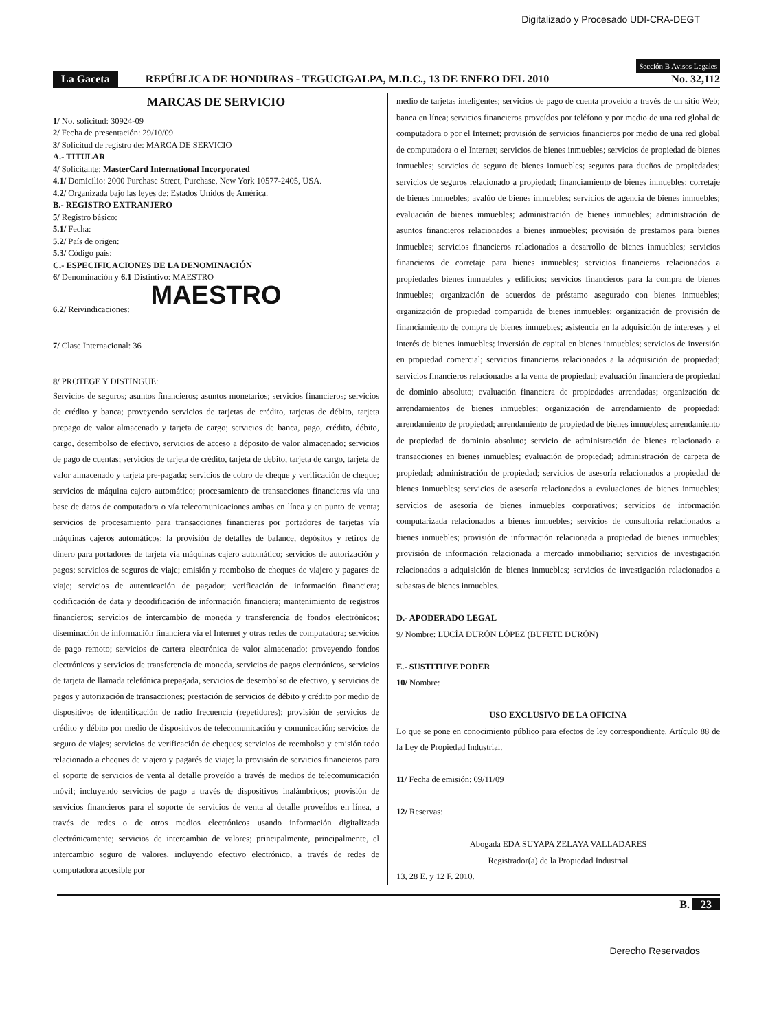Digitalizado y Procesado UDI-CRA-DEGT
Sección B Avisos Legales
La Gaceta REPÚBLICA DE HONDURAS - TEGUCIGALPA, M.D.C., 13 DE ENERO DEL 2010 No. 32,112
MARCAS DE SERVICIO
1/ No. solicitud: 30924-09
2/ Fecha de presentación: 29/10/09
3/ Solicitud de registro de: MARCA DE SERVICIO
A.- TITULAR
4/ Solicitante: MasterCard International Incorporated
4.1/ Domicilio: 2000 Purchase Street, Purchase, New York 10577-2405, USA.
4.2/ Organizada bajo las leyes de: Estados Unidos de América.
B.- REGISTRO EXTRANJERO
5/ Registro básico:
5.1/ Fecha:
5.2/ País de origen:
5.3/ Código país:
C.- ESPECIFICACIONES DE LA DENOMINACIÓN
6/ Denominación y 6.1 Distintivo: MAESTRO
MAESTRO
6.2/ Reivindicaciones:
7/ Clase Internacional: 36
8/ PROTEGE Y DISTINGUE:
Servicios de seguros; asuntos financieros; asuntos monetarios; servicios financieros; servicios de crédito y banca; proveyendo servicios de tarjetas de crédito, tarjetas de débito, tarjeta prepago de valor almacenado y tarjeta de cargo; servicios de banca, pago, crédito, débito, cargo, desembolso de efectivo, servicios de acceso a déposito de valor almacenado; servicios de pago de cuentas; servicios de tarjeta de crédito, tarjeta de debito, tarjeta de cargo, tarjeta de valor almacenado y tarjeta pre-pagada; servicios de cobro de cheque y verificación de cheque; servicios de máquina cajero automático; procesamiento de transacciones financieras vía una base de datos de computadora o vía telecomunicaciones ambas en línea y en punto de venta; servicios de procesamiento para transacciones financieras por portadores de tarjetas vía máquinas cajeros automáticos; la provisión de detalles de balance, depósitos y retiros de dinero para portadores de tarjeta vía máquinas cajero automático; servicios de autorización y pagos; servicios de seguros de viaje; emisión y reembolso de cheques de viajero y pagares de viaje; servicios de autenticación de pagador; verificación de información financiera; codificación de data y decodificación de información financiera; mantenimiento de registros financieros; servicios de intercambio de moneda y transferencia de fondos electrónicos; diseminación de información financiera vía el Internet y otras redes de computadora; servicios de pago remoto; servicios de cartera electrónica de valor almacenado; proveyendo fondos electrónicos y servicios de transferencia de moneda, servicios de pagos electrónicos, servicios de tarjeta de llamada telefónica prepagada, servicios de desembolso de efectivo, y servicios de pagos y autorización de transacciones; prestación de servicios de débito y crédito por medio de dispositivos de identificación de radio frecuencia (repetidores); provisión de servicios de crédito y débito por medio de dispositivos de telecomunicación y comunicación; servicios de seguro de viajes; servicios de verificación de cheques; servicios de reembolso y emisión todo relacionado a cheques de viajero y pagarés de viaje; la provisión de servicios financieros para el soporte de servicios de venta al detalle proveído a través de medios de telecomunicación móvil; incluyendo servicios de pago a través de dispositivos inalámbricos; provisión de servicios financieros para el soporte de servicios de venta al detalle proveídos en línea, a través de redes o de otros medios electrónicos usando información digitalizada electrónicamente; servicios de intercambio de valores; principalmente, principalmente, el intercambio seguro de valores, incluyendo efectivo electrónico, a través de redes de computadora accesible por
medio de tarjetas inteligentes; servicios de pago de cuenta proveído a través de un sitio Web; banca en línea; servicios financieros proveídos por teléfono y por medio de una red global de computadora o por el Internet; provisión de servicios financieros por medio de una red global de computadora o el Internet; servicios de bienes inmuebles; servicios de propiedad de bienes inmuebles; servicios de seguro de bienes inmuebles; seguros para dueños de propiedades; servicios de seguros relacionado a propiedad; financiamiento de bienes inmuebles; corretaje de bienes inmuebles; avalúo de bienes inmuebles; servicios de agencia de bienes inmuebles; evaluación de bienes inmuebles; administración de bienes inmuebles; administración de asuntos financieros relacionados a bienes inmuebles; provisión de prestamos para bienes inmuebles; servicios financieros relacionados a desarrollo de bienes inmuebles; servicios financieros de corretaje para bienes inmuebles; servicios financieros relacionados a propiedades bienes inmuebles y edificios; servicios financieros para la compra de bienes inmuebles; organización de acuerdos de préstamo asegurado con bienes inmuebles; organización de propiedad compartida de bienes inmuebles; organización de provisión de financiamiento de compra de bienes inmuebles; asistencia en la adquisición de intereses y el interés de bienes inmuebles; inversión de capital en bienes inmuebles; servicios de inversión en propiedad comercial; servicios financieros relacionados a la adquisición de propiedad; servicios financieros relacionados a la venta de propiedad; evaluación financiera de propiedad de dominio absoluto; evaluación financiera de propiedades arrendadas; organización de arrendamientos de bienes inmuebles; organización de arrendamiento de propiedad; arrendamiento de propiedad; arrendamiento de propiedad de bienes inmuebles; arrendamiento de propiedad de dominio absoluto; servicio de administración de bienes relacionado a transacciones en bienes inmuebles; evaluación de propiedad; administración de carpeta de propiedad; administración de propiedad; servicios de asesoría relacionados a propiedad de bienes inmuebles; servicios de asesoría relacionados a evaluaciones de bienes inmuebles; servicios de asesoría de bienes inmuebles corporativos; servicios de información computarizada relacionados a bienes inmuebles; servicios de consultoría relacionados a bienes inmuebles; provisión de información relacionada a propiedad de bienes inmuebles; provisión de información relacionada a mercado inmobiliario; servicios de investigación relacionados a adquisición de bienes inmuebles; servicios de investigación relacionados a subastas de bienes inmuebles.
D.- APODERADO LEGAL
9/ Nombre: LUCÍA DURÓN LÓPEZ (BUFETE DURÓN)
E.- SUSTITUYE PODER
10/ Nombre:
USO EXCLUSIVO DE LA OFICINA
Lo que se pone en conocimiento público para efectos de ley correspondiente. Artículo 88 de la Ley de Propiedad Industrial.
11/ Fecha de emisión: 09/11/09
12/ Reservas:
Abogada EDA SUYAPA ZELAYA VALLADARES
Registrador(a) de la Propiedad Industrial
13, 28 E. y 12 F. 2010.
B. 23
Derecho Reservados